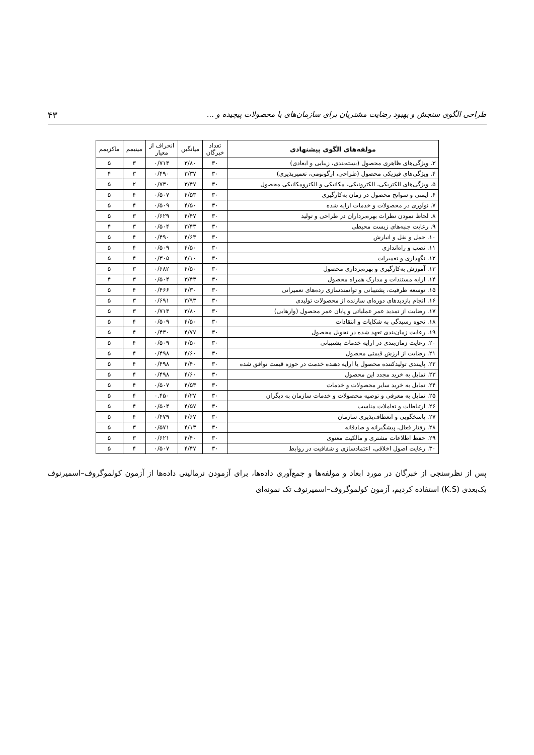طراحی الگوی سنجش و بهبود رضایت مشتریان برای سازمان‌های با محصولات پیچیده و ... ۴۳
| مولفه‌های الگوی پیشنهادی | تعداد خبرگان | میانگین | انحراف از معیار | مینیمم | ماکزیمم |
| --- | --- | --- | --- | --- | --- |
| ۳. ویژگی‌های ظاهری محصول (بسته‌بندی، زیبایی و ابعادی) | ۳۰ | ۳/۸۰ | ۰/۷۱۴ | ۳ | ۵ |
| ۴. ویژگی‌های فیزیکی محصول (طراحی، ارگونومی، تعمیرپذیری) | ۳۰ | ۳/۳۷ | ۰/۴۹۰ | ۳ | ۴ |
| ۵. ویژگی‌های الکتریکی، الکترونیکی، مکانیکی و الکترومکانیکی محصول | ۳۰ | ۳/۴۷ | ۰/۷۳۰ | ۲ | ۵ |
| ۶. ایمنی و سوانح محصول در زمان به‌کارگیری | ۳۰ | ۴/۵۳ | ۰/۵۰۷ | ۴ | ۵ |
| ۷. نوآوری در محصولات و خدمات ارایه شده | ۳۰ | ۴/۵۰ | ۰/۵۰۹ | ۴ | ۵ |
| ۸. لحاظ نمودن نظرات بهره‌برداران در طراحی و تولید | ۳۰ | ۴/۴۷ | ۰/۶۲۹ | ۳ | ۵ |
| ۹. رعایت جنبه‌های زیست محیطی | ۳۰ | ۳/۴۳ | ۰/۵۰۴ | ۳ | ۴ |
| ۱۰. حمل و نقل و انبارش | ۳۰ | ۴/۶۳ | ۰/۴۹۰ | ۴ | ۵ |
| ۱۱. نصب و راه‌اندازی | ۳۰ | ۴/۵۰ | ۰/۵۰۹ | ۴ | ۵ |
| ۱۲. نگهداری و تعمیرات | ۳۰ | ۴/۱۰ | ۰/۳۰۵ | ۴ | ۵ |
| ۱۳. آموزش به‌کارگیری و بهره‌برداری محصول | ۳۰ | ۴/۵۰ | ۰/۶۸۲ | ۳ | ۵ |
| ۱۴. ارایه مستندات و مدارک همراه محصول | ۳۰ | ۳/۴۳ | ۰/۵۰۴ | ۳ | ۴ |
| ۱۵. توسعه ظرفیت، پشتیبانی و توانمندسازی رده‌های تعمیراتی | ۳۰ | ۴/۳۰ | ۰/۴۶۶ | ۴ | ۵ |
| ۱۶. انجام بازدیدهای دوره‌ای سازنده از محصولات تولیدی | ۳۰ | ۳/۹۳ | ۰/۶۹۱ | ۳ | ۵ |
| ۱۷. رضایت از تمدید عمر عملیاتی و پایان عمر محصول (وارهایی) | ۳۰ | ۳/۸۰ | ۰/۷۱۴ | ۳ | ۵ |
| ۱۸. نحوه رسیدگی به شکایات و انتقادات | ۳۰ | ۴/۵۰ | ۰/۵۰۹ | ۴ | ۵ |
| ۱۹. رعایت زمان‌بندی تعهد شده در تحویل محصول | ۳۰ | ۴/۷۷ | ۰/۴۳۰ | ۴ | ۵ |
| ۲۰. رعایت زمان‌بندی در ارایه خدمات پشتیبانی | ۳۰ | ۴/۵۰ | ۰/۵۰۹ | ۴ | ۵ |
| ۲۱. رضایت از ارزش قیمتی محصول | ۳۰ | ۴/۶۰ | ۰/۴۹۸ | ۴ | ۵ |
| ۲۲. پایبندی تولیدکننده محصول یا ارایه دهنده خدمت در حوزه قیمت توافق شده | ۳۰ | ۴/۴۰ | ۰/۴۹۸ | ۴ | ۵ |
| ۲۳. تمایل به خرید مجدد این محصول | ۳۰ | ۴/۶۰ | ۰/۴۹۸ | ۴ | ۵ |
| ۲۴. تمایل به خرید سایر محصولات و خدمات | ۳۰ | ۴/۵۳ | ۰/۵۰۷ | ۴ | ۵ |
| ۲۵. تمایل به معرفی و توصیه محصولات و خدمات سازمان به دیگران | ۳۰ | ۴/۲۷ | ۰.۴۵۰ | ۴ | ۵ |
| ۲۶. ارتباطات و تعاملات مناسب | ۳۰ | ۴/۵۷ | ۰/۵۰۴ | ۴ | ۵ |
| ۲۷. پاسخگویی و انعطاف‌پذیری سازمان | ۳۰ | ۴/۶۷ | ۰/۴۷۹ | ۴ | ۵ |
| ۲۸. رفتار فعال، پیشگیرانه و صادقانه | ۳۰ | ۴/۱۳ | ۰/۵۷۱ | ۳ | ۵ |
| ۲۹. حفظ اطلاعات مشتری و مالکیت معنوی | ۳۰ | ۴/۴۰ | ۰/۶۲۱ | ۳ | ۵ |
| ۳۰. رعایت اصول اخلاقی، اعتمادسازی و شفافیت در روابط | ۳۰ | ۴/۴۷ | ۰/۵۰۷ | ۴ | ۵ |
پس از نظرسنجی از خبرگان در مورد ابعاد و مولفه‌ها و جمع‌آوری داده‌ها، برای آزمودن نرمالیتی داده‌ها از آزمون کولموگروف–اسمیرنوف یک‌بعدی (K.S) استفاده کردیم، آزمون کولموگروف–اسمیرنوف تک نمونه‌ای